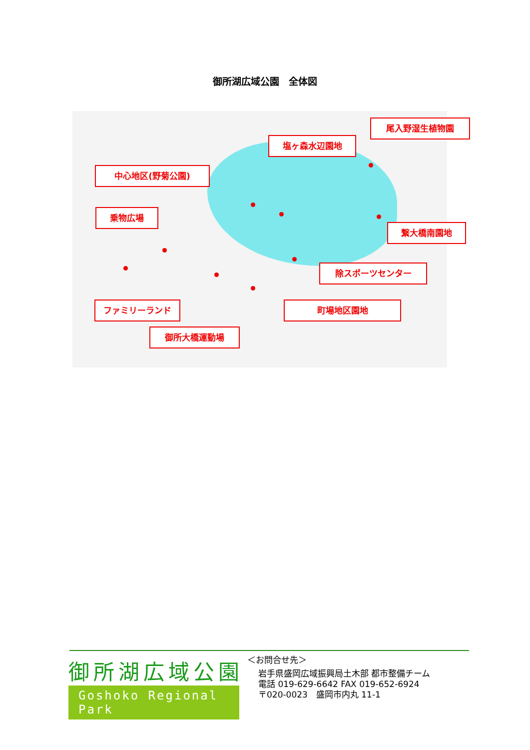御所湖広域公園　全体図
中心地区(野菊公園)
塩ヶ森水辺園地
尾入野湿生植物園
乗物広場
繋大橋南園地
除スポーツセンター
ファミリーランド 町場地区園地
御所大橋運動場
御所湖広域公園
Goshoko Regional Park
＜お問合せ先＞
岩手県盛岡広域振興局土木部 都市整備チーム
電話 019-629-6642 FAX 019-652-6924
〒020-0023　盛岡市内丸 11-1